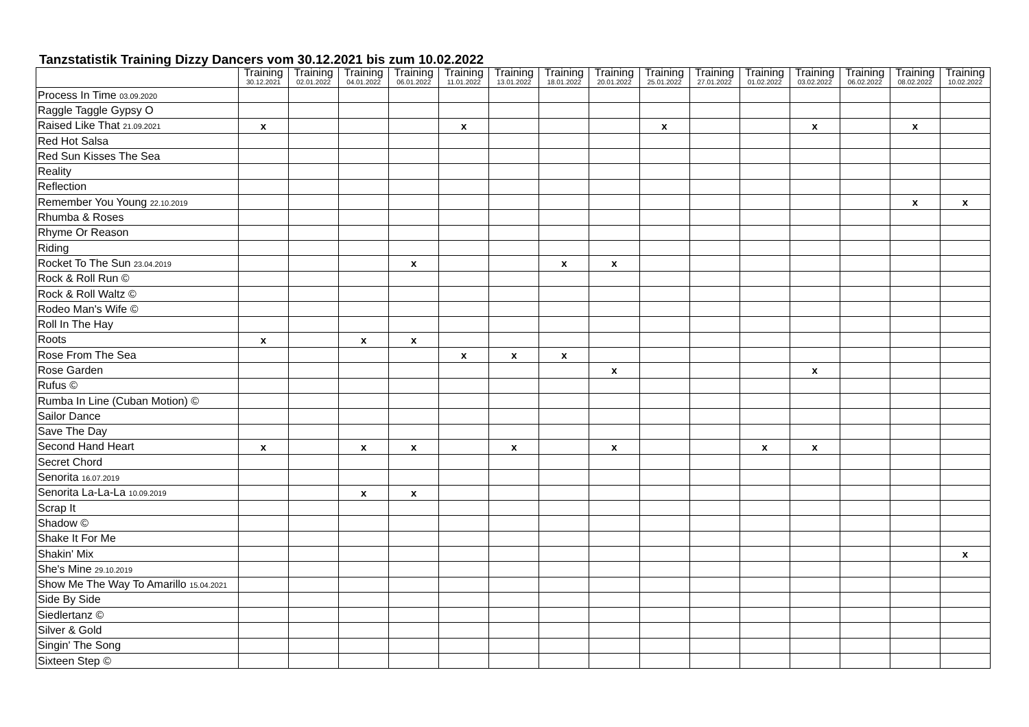Tanzstatistik Training Dizzy Dancers vom 30.12.2021 bis zum 10.02.2022
| | Training 30.12.2021 | Training 02.01.2022 | Training 04.01.2022 | Training 06.01.2022 | Training 11.01.2022 | Training 13.01.2022 | Training 18.01.2022 | Training 20.01.2022 | Training 25.01.2022 | Training 27.01.2022 | Training 01.02.2022 | Training 03.02.2022 | Training 06.02.2022 | Training 08.02.2022 | Training 10.02.2022 |
| --- | --- | --- | --- | --- | --- | --- | --- | --- | --- | --- | --- | --- | --- | --- | --- |
| Process In Time 03.09.2020 | | | | | | | | | | | | | | | |
| Raggle Taggle Gypsy O | | | | | | | | | | | | | | | |
| Raised Like That 21.09.2021 | x | | | | x | | | | x | | | x | | x | |
| Red Hot Salsa | | | | | | | | | | | | | | | |
| Red Sun Kisses The Sea | | | | | | | | | | | | | | | |
| Reality | | | | | | | | | | | | | | | |
| Reflection | | | | | | | | | | | | | | | |
| Remember You Young 22.10.2019 | | | | | | | | | | | | | | x | x |
| Rhumba & Roses | | | | | | | | | | | | | | | |
| Rhyme Or Reason | | | | | | | | | | | | | | | |
| Riding | | | | | | | | | | | | | | | |
| Rocket To The Sun 23.04.2019 | | | | x | | | x | x | | | | | | | |
| Rock & Roll Run © | | | | | | | | | | | | | | | |
| Rock & Roll Waltz © | | | | | | | | | | | | | | | |
| Rodeo Man's Wife © | | | | | | | | | | | | | | | |
| Roll In The Hay | | | | | | | | | | | | | | | |
| Roots | x | | x | x | | | | | | | | | | | |
| Rose From The Sea | | | | | x | x | x | | | | | | | | |
| Rose Garden | | | | | | | | x | | | | x | | | |
| Rufus © | | | | | | | | | | | | | | | |
| Rumba In Line (Cuban Motion) © | | | | | | | | | | | | | | | |
| Sailor Dance | | | | | | | | | | | | | | | |
| Save The Day | | | | | | | | | | | | | | | |
| Second Hand Heart | x | | x | x | | x | | x | | | x | x | | | |
| Secret Chord | | | | | | | | | | | | | | | |
| Senorita 16.07.2019 | | | | | | | | | | | | | | | |
| Senorita La-La-La 10.09.2019 | | | x | x | | | | | | | | | | | |
| Scrap It | | | | | | | | | | | | | | | |
| Shadow © | | | | | | | | | | | | | | | |
| Shake It For Me | | | | | | | | | | | | | | | |
| Shakin' Mix | | | | | | | | | | | | | | | x |
| She's Mine 29.10.2019 | | | | | | | | | | | | | | | |
| Show Me The Way To Amarillo 15.04.2021 | | | | | | | | | | | | | | | |
| Side By Side | | | | | | | | | | | | | | | |
| Siedlertanz © | | | | | | | | | | | | | | | |
| Silver & Gold | | | | | | | | | | | | | | | |
| Singin' The Song | | | | | | | | | | | | | | | |
| Sixteen Step © | | | | | | | | | | | | | | | |